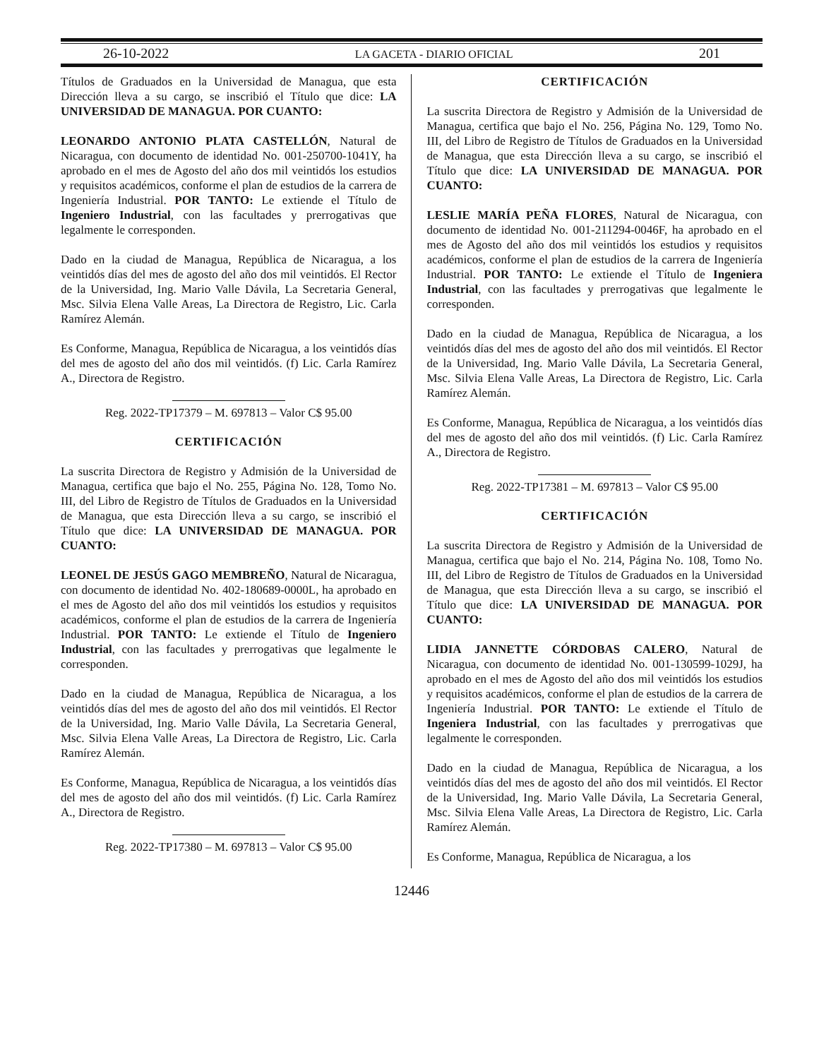26-10-2022 LA GACETA - DIARIO OFICIAL 201
Títulos de Graduados en la Universidad de Managua, que esta Dirección lleva a su cargo, se inscribió el Título que dice: LA UNIVERSIDAD DE MANAGUA. POR CUANTO:
LEONARDO ANTONIO PLATA CASTELLÓN, Natural de Nicaragua, con documento de identidad No. 001-250700-1041Y, ha aprobado en el mes de Agosto del año dos mil veintidós los estudios y requisitos académicos, conforme el plan de estudios de la carrera de Ingeniería Industrial. POR TANTO: Le extiende el Título de Ingeniero Industrial, con las facultades y prerrogativas que legalmente le corresponden.
Dado en la ciudad de Managua, República de Nicaragua, a los veintidós días del mes de agosto del año dos mil veintidós. El Rector de la Universidad, Ing. Mario Valle Dávila, La Secretaria General, Msc. Silvia Elena Valle Areas, La Directora de Registro, Lic. Carla Ramírez Alemán.
Es Conforme, Managua, República de Nicaragua, a los veintidós días del mes de agosto del año dos mil veintidós. (f) Lic. Carla Ramírez A., Directora de Registro.
Reg. 2022-TP17379 – M. 697813 – Valor C$ 95.00
CERTIFICACIÓN
La suscrita Directora de Registro y Admisión de la Universidad de Managua, certifica que bajo el No. 255, Página No. 128, Tomo No. III, del Libro de Registro de Títulos de Graduados en la Universidad de Managua, que esta Dirección lleva a su cargo, se inscribió el Título que dice: LA UNIVERSIDAD DE MANAGUA. POR CUANTO:
LEONEL DE JESÚS GAGO MEMBREÑO, Natural de Nicaragua, con documento de identidad No. 402-180689-0000L, ha aprobado en el mes de Agosto del año dos mil veintidós los estudios y requisitos académicos, conforme el plan de estudios de la carrera de Ingeniería Industrial. POR TANTO: Le extiende el Título de Ingeniero Industrial, con las facultades y prerrogativas que legalmente le corresponden.
Dado en la ciudad de Managua, República de Nicaragua, a los veintidós días del mes de agosto del año dos mil veintidós. El Rector de la Universidad, Ing. Mario Valle Dávila, La Secretaria General, Msc. Silvia Elena Valle Areas, La Directora de Registro, Lic. Carla Ramírez Alemán.
Es Conforme, Managua, República de Nicaragua, a los veintidós días del mes de agosto del año dos mil veintidós. (f) Lic. Carla Ramírez A., Directora de Registro.
Reg. 2022-TP17380 – M. 697813 – Valor C$ 95.00
CERTIFICACIÓN
La suscrita Directora de Registro y Admisión de la Universidad de Managua, certifica que bajo el No. 256, Página No. 129, Tomo No. III, del Libro de Registro de Títulos de Graduados en la Universidad de Managua, que esta Dirección lleva a su cargo, se inscribió el Título que dice: LA UNIVERSIDAD DE MANAGUA. POR CUANTO:
LESLIE MARÍA PEÑA FLORES, Natural de Nicaragua, con documento de identidad No. 001-211294-0046F, ha aprobado en el mes de Agosto del año dos mil veintidós los estudios y requisitos académicos, conforme el plan de estudios de la carrera de Ingeniería Industrial. POR TANTO: Le extiende el Título de Ingeniera Industrial, con las facultades y prerrogativas que legalmente le corresponden.
Dado en la ciudad de Managua, República de Nicaragua, a los veintidós días del mes de agosto del año dos mil veintidós. El Rector de la Universidad, Ing. Mario Valle Dávila, La Secretaria General, Msc. Silvia Elena Valle Areas, La Directora de Registro, Lic. Carla Ramírez Alemán.
Es Conforme, Managua, República de Nicaragua, a los veintidós días del mes de agosto del año dos mil veintidós. (f) Lic. Carla Ramírez A., Directora de Registro.
Reg. 2022-TP17381 – M. 697813 – Valor C$ 95.00
CERTIFICACIÓN
La suscrita Directora de Registro y Admisión de la Universidad de Managua, certifica que bajo el No. 214, Página No. 108, Tomo No. III, del Libro de Registro de Títulos de Graduados en la Universidad de Managua, que esta Dirección lleva a su cargo, se inscribió el Título que dice: LA UNIVERSIDAD DE MANAGUA. POR CUANTO:
LIDIA JANNETTE CÓRDOBAS CALERO, Natural de Nicaragua, con documento de identidad No. 001-130599-1029J, ha aprobado en el mes de Agosto del año dos mil veintidós los estudios y requisitos académicos, conforme el plan de estudios de la carrera de Ingeniería Industrial. POR TANTO: Le extiende el Título de Ingeniera Industrial, con las facultades y prerrogativas que legalmente le corresponden.
Dado en la ciudad de Managua, República de Nicaragua, a los veintidós días del mes de agosto del año dos mil veintidós. El Rector de la Universidad, Ing. Mario Valle Dávila, La Secretaria General, Msc. Silvia Elena Valle Areas, La Directora de Registro, Lic. Carla Ramírez Alemán.
Es Conforme, Managua, República de Nicaragua, a los
12446